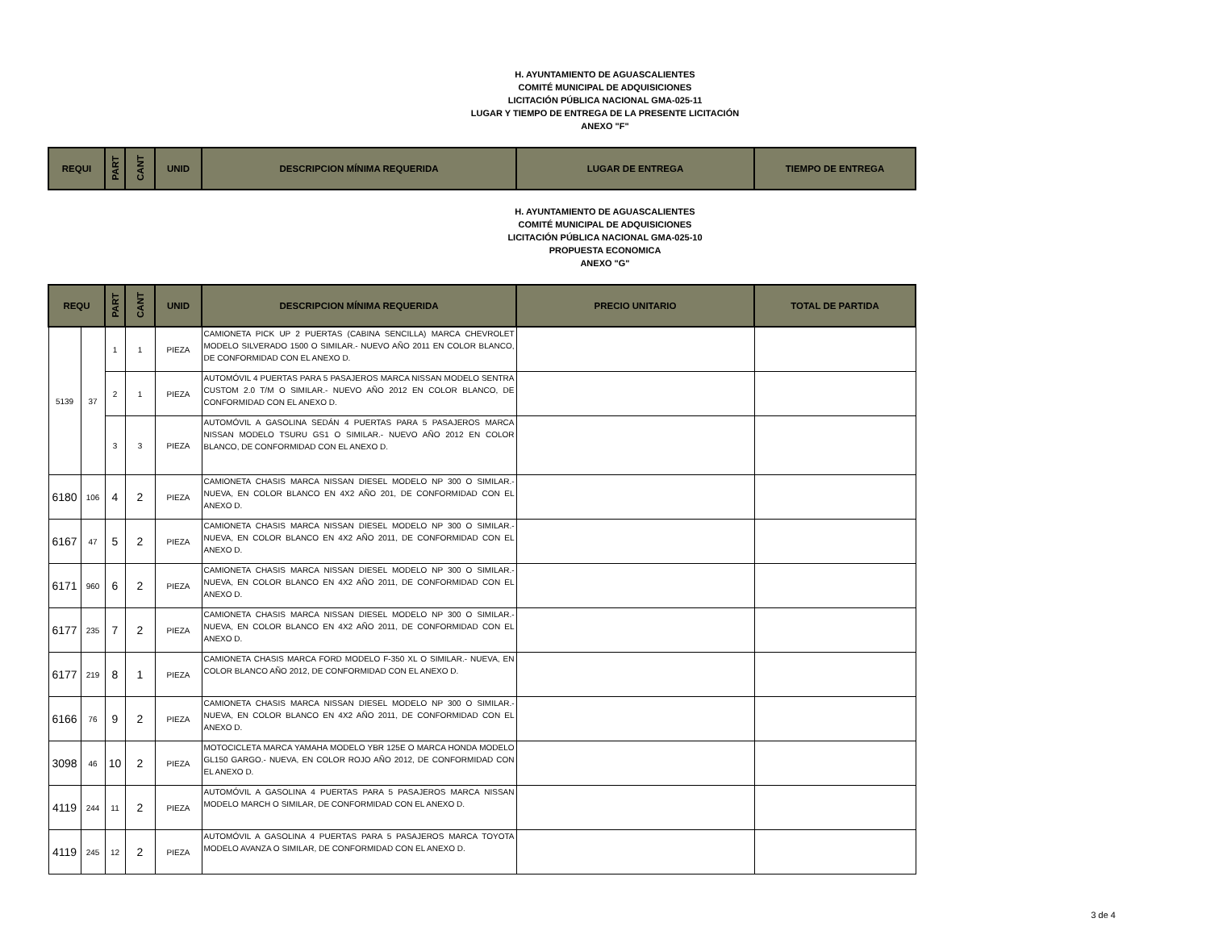H. AYUNTAMIENTO DE AGUASCALIENTES
COMITÉ MUNICIPAL DE ADQUISICIONES
LICITACIÓN PÚBLICA NACIONAL GMA-025-11
LUGAR Y TIEMPO DE ENTREGA DE LA PRESENTE LICITACIÓN
ANEXO "F"
| REQUI | PART | CANT | UNID | DESCRIPCION MÍNIMA REQUERIDA | LUGAR DE ENTREGA | TIEMPO DE ENTREGA |
| --- | --- | --- | --- | --- | --- | --- |
H. AYUNTAMIENTO DE AGUASCALIENTES
COMITÉ MUNICIPAL DE ADQUISICIONES
LICITACIÓN PÚBLICA NACIONAL GMA-025-10
PROPUESTA ECONOMICA
ANEXO "G"
| REQU | | PART | CANT | UNID | DESCRIPCION MÍNIMA REQUERIDA | PRECIO UNITARIO | TOTAL DE PARTIDA |
| --- | --- | --- | --- | --- | --- | --- | --- |
| 5139 | 37 | 1 | 1 | PIEZA | CAMIONETA PICK UP 2 PUERTAS (CABINA SENCILLA) MARCA CHEVROLET MODELO SILVERADO 1500 O SIMILAR.- NUEVO AÑO 2011 EN COLOR BLANCO, DE CONFORMIDAD CON EL ANEXO D. | | |
| | | 2 | 1 | PIEZA | AUTOMÓVIL 4 PUERTAS PARA 5 PASAJEROS MARCA NISSAN MODELO SENTRA CUSTOM 2.0 T/M O SIMILAR.- NUEVO AÑO 2012 EN COLOR BLANCO, DE CONFORMIDAD CON EL ANEXO D. | | |
| | | 3 | 3 | PIEZA | AUTOMÓVIL A GASOLINA SEDÁN 4 PUERTAS PARA 5 PASAJEROS MARCA NISSAN MODELO TSURU GS1 O SIMILAR.- NUEVO AÑO 2012 EN COLOR BLANCO, DE CONFORMIDAD CON EL ANEXO D. | | |
| 6180 | 106 | 4 | 2 | PIEZA | CAMIONETA CHASIS MARCA NISSAN DIESEL MODELO NP 300 O SIMILAR.- NUEVA, EN COLOR BLANCO EN 4X2 AÑO 201, DE CONFORMIDAD CON EL ANEXO D. | | |
| 6167 | 47 | 5 | 2 | PIEZA | CAMIONETA CHASIS MARCA NISSAN DIESEL MODELO NP 300 O SIMILAR.- NUEVA, EN COLOR BLANCO EN 4X2 AÑO 2011, DE CONFORMIDAD CON EL ANEXO D. | | |
| 6171 | 960 | 6 | 2 | PIEZA | CAMIONETA CHASIS MARCA NISSAN DIESEL MODELO NP 300 O SIMILAR.- NUEVA, EN COLOR BLANCO EN 4X2 AÑO 2011, DE CONFORMIDAD CON EL ANEXO D. | | |
| 6177 | 235 | 7 | 2 | PIEZA | CAMIONETA CHASIS MARCA NISSAN DIESEL MODELO NP 300 O SIMILAR.- NUEVA, EN COLOR BLANCO EN 4X2 AÑO 2011, DE CONFORMIDAD CON EL ANEXO D. | | |
| 6177 | 219 | 8 | 1 | PIEZA | CAMIONETA CHASIS MARCA FORD MODELO F-350 XL O SIMILAR.- NUEVA, EN COLOR BLANCO AÑO 2012, DE CONFORMIDAD CON EL ANEXO D. | | |
| 6166 | 76 | 9 | 2 | PIEZA | CAMIONETA CHASIS MARCA NISSAN DIESEL MODELO NP 300 O SIMILAR.- NUEVA, EN COLOR BLANCO EN 4X2 AÑO 2011, DE CONFORMIDAD CON EL ANEXO D. | | |
| 3098 | 46 | 10 | 2 | PIEZA | MOTOCICLETA MARCA YAMAHA MODELO YBR 125E O MARCA HONDA MODELO GL150 GARGO.- NUEVA, EN COLOR ROJO AÑO 2012, DE CONFORMIDAD CON EL ANEXO D. | | |
| 4119 | 244 | 11 | 2 | PIEZA | AUTOMÓVIL A GASOLINA 4 PUERTAS PARA 5 PASAJEROS MARCA NISSAN MODELO MARCH O SIMILAR, DE CONFORMIDAD CON EL ANEXO D. | | |
| 4119 | 245 | 12 | 2 | PIEZA | AUTOMÓVIL A GASOLINA 4 PUERTAS PARA 5 PASAJEROS MARCA TOYOTA MODELO AVANZA O SIMILAR, DE CONFORMIDAD CON EL ANEXO D. | | |
3 de 4